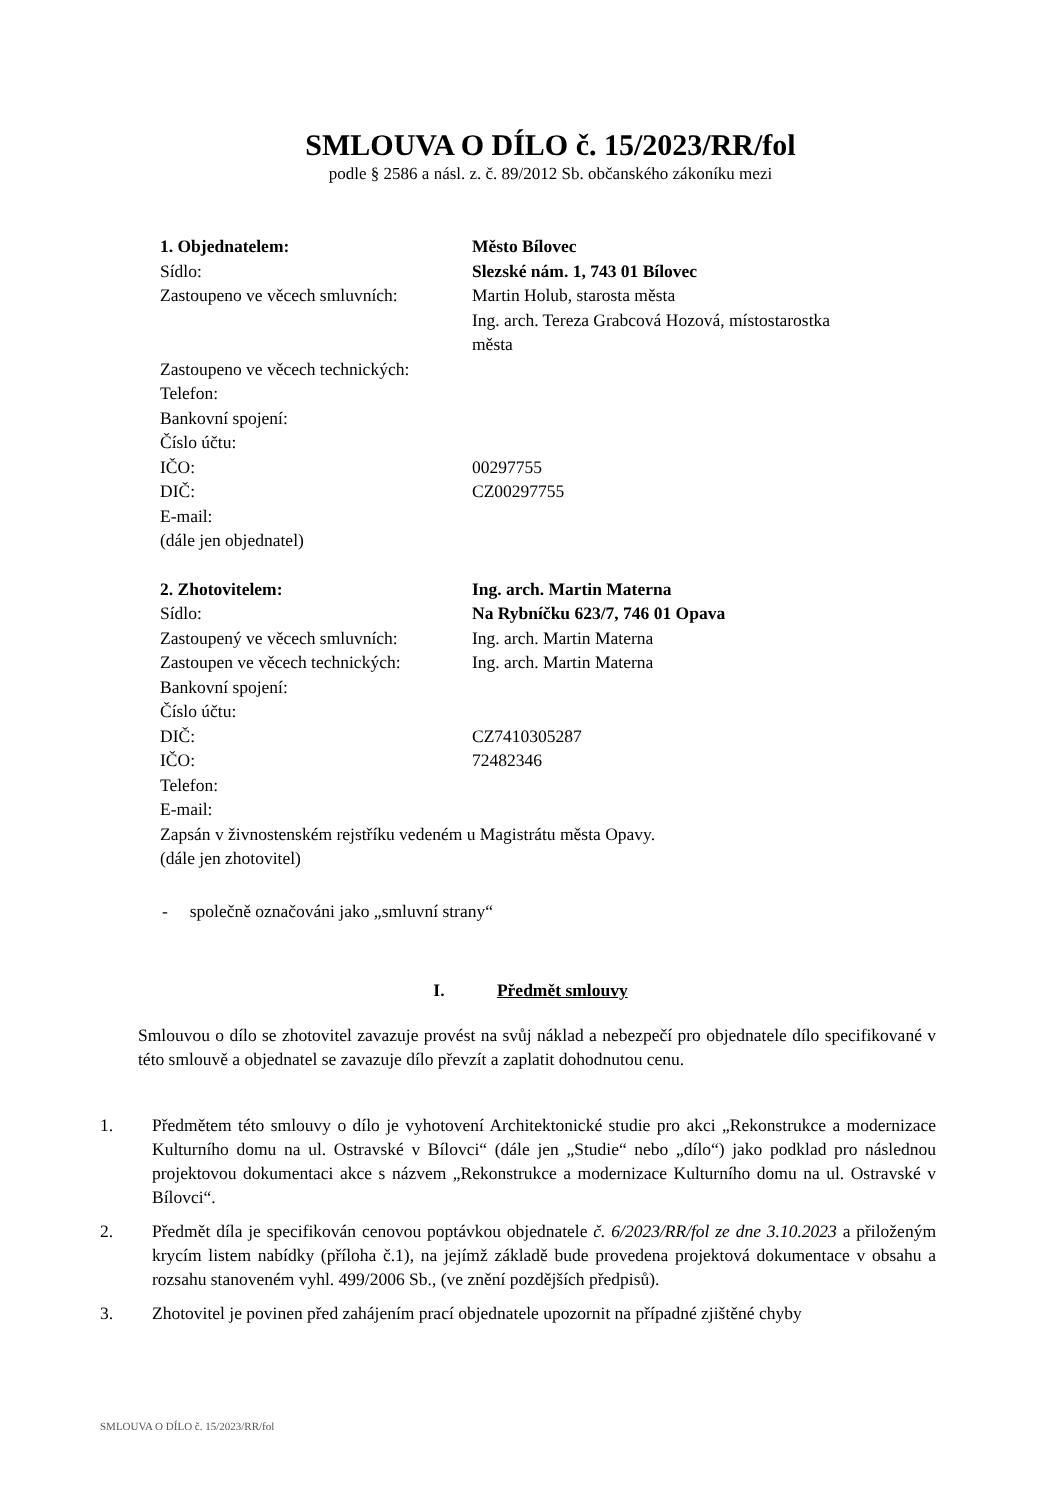SMLOUVA O DÍLO č. 15/2023/RR/fol
podle § 2586 a násl. z. č. 89/2012 Sb. občanského zákoníku mezi
| 1. Objednatelem: | Město Bílovec |
| Sídlo: | Slezské nám. 1, 743 01 Bílovec |
| Zastoupeno ve věcech smluvních: | Martin Holub, starosta města Ing. arch. Tereza Grabcová Hozová, místostarostka města |
| Zastoupeno ve věcech technických: | |
| Telefon: | |
| Bankovní spojení: | |
| Číslo účtu: | |
| IČO: | 00297755 |
| DIČ: | CZ00297755 |
| E-mail: | |
| (dále jen objednatel) | |
| 2. Zhotovitelem: | Ing. arch. Martin Materna |
| Sídlo: | Na Rybníčku 623/7, 746 01 Opava |
| Zastoupený ve věcech smluvních: | Ing. arch. Martin Materna |
| Zastoupen ve věcech technických: | Ing. arch. Martin Materna |
| Bankovní spojení: | |
| Číslo účtu: | |
| DIČ: | CZ7410305287 |
| IČO: | 72482346 |
| Telefon: | |
| E-mail: | |
| Zapsán v živnostenském rejstříku vedeném u Magistrátu města Opavy. | |
| (dále jen zhotovitel) | |
- společně označováni jako „smluvní strany“
I. Předmět smlouvy
Smlouvou o dílo se zhotovitel zavazuje provést na svůj náklad a nebezpečí pro objednatele dílo specifikované v této smlouvě a objednatel se zavazuje dílo převzít a zaplatit dohodnutou cenu.
1. Předmětem této smlouvy o dílo je vyhotovení Architektonické studie pro akci „Rekonstrukce a modernizace Kulturního domu na ul. Ostravské v Bílovci“ (dále jen „Studie“ nebo „dílo“) jako podklad pro následnou projektovou dokumentaci akce s názvem „Rekonstrukce a modernizace Kulturního domu na ul. Ostravské v Bílovci“.
2. Předmět díla je specifikován cenovou poptávkou objednatele č. 6/2023/RR/fol ze dne 3.10.2023 a přiloženým krycím listem nabídky (příloha č.1), na jejímž základě bude provedena projektová dokumentace v obsahu a rozsahu stanoveném vyhl. 499/2006 Sb., (ve znění pozdějších předpisů).
3. Zhotovitel je povinen před zahájením prací objednatele upozornit na případné zjištěné chyby
SMLOUVA O DÍLO č. 15/2023/RR/fol